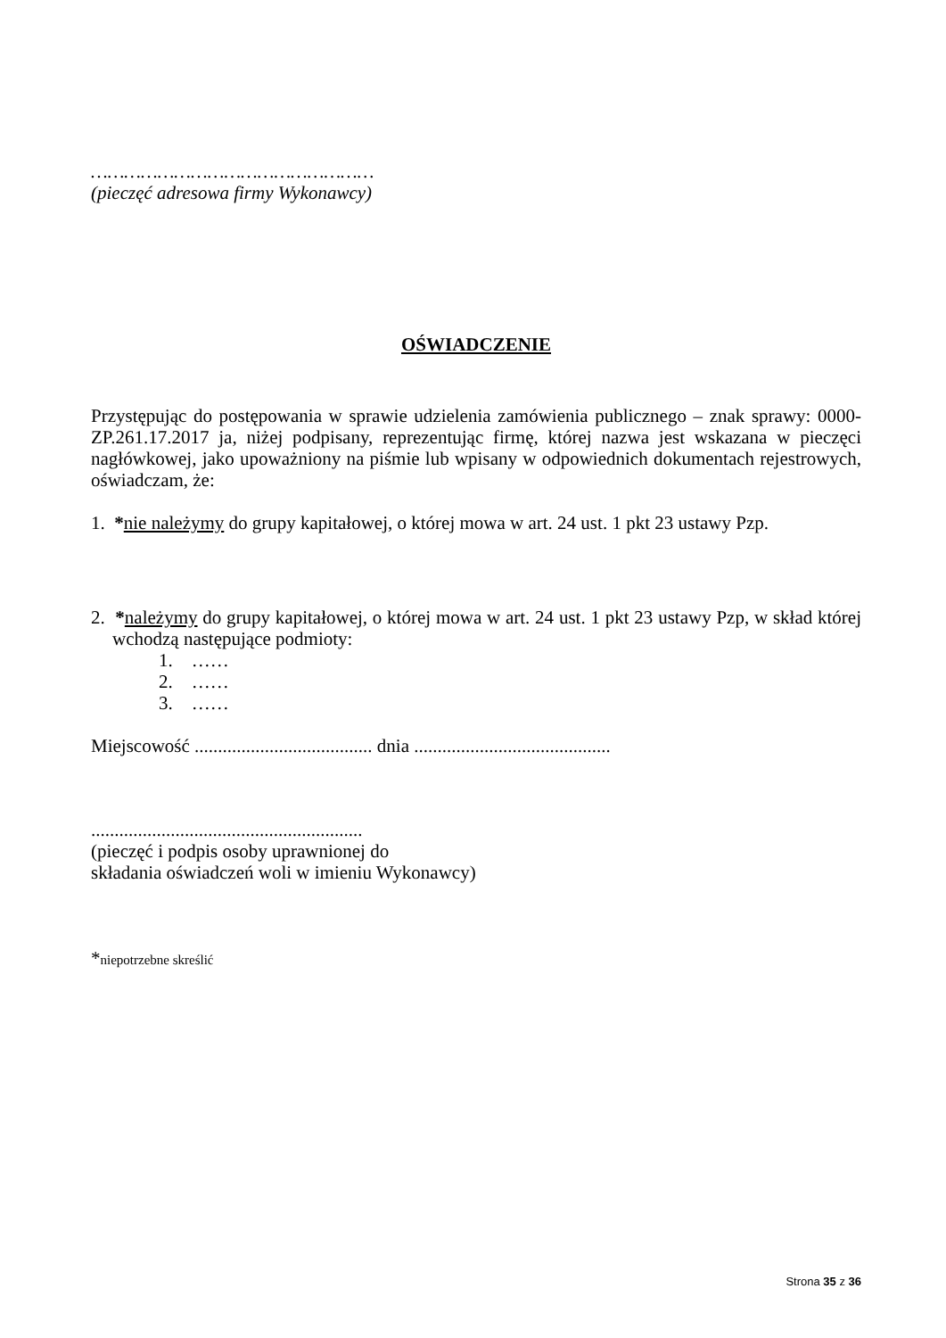……………………………………………
(pieczęć adresowa firmy Wykonawcy)
OŚWIADCZENIE
Przystępując do postępowania w sprawie udzielenia zamówienia publicznego – znak sprawy: 0000-ZP.261.17.2017 ja, niżej podpisany, reprezentując firmę, której nazwa jest wskazana w pieczęci nagłówkowej, jako upoważniony na piśmie lub wpisany w odpowiednich dokumentach rejestrowych, oświadczam, że:
1. *nie należymy do grupy kapitałowej, o której mowa w art. 24 ust. 1 pkt 23 ustawy Pzp.
2. *należymy do grupy kapitałowej, o której mowa w art. 24 ust. 1 pkt 23 ustawy Pzp, w skład której wchodzą następujące podmioty:
1. ……
2. ……
3. ……
Miejscowość ...................................... dnia ..........................................
..........................................................
(pieczęć i podpis osoby uprawnionej do
składania oświadczeń woli w imieniu Wykonawcy)
*niepotrzebne skreślić
Strona 35 z 36